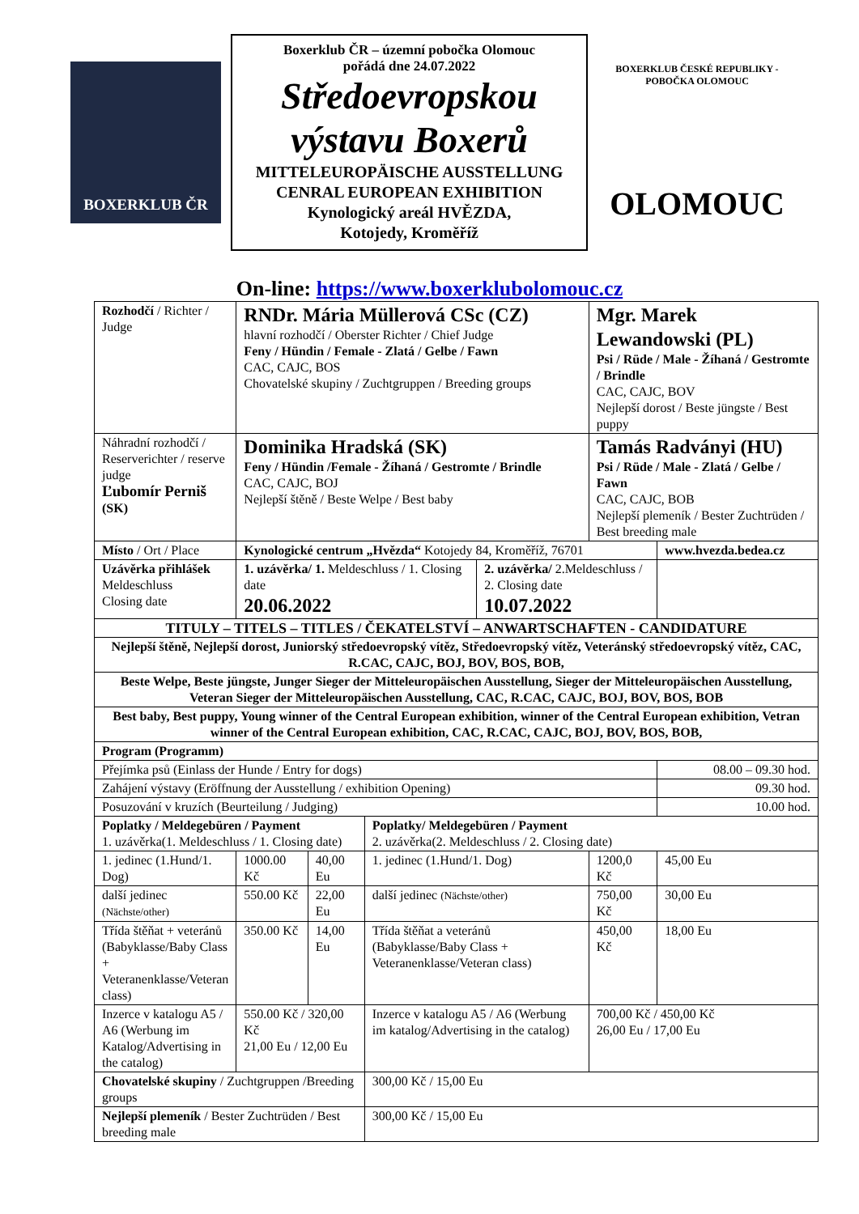BOXERKLUB ČR
Boxerklub ČR – územní pobočka Olomouc
pořádá dne 24.07.2022
Středoevropskou
výstavu Boxerů
MITTELEUROPÄISCHE AUSSTELLUNG
CENRAL EUROPEAN EXHIBITION
Kynologický areál HVĚZDA,
Kotojedy, Kroměříž
BOXERKLUB ČESKÉ REPUBLIKY - POBOČKA OLOMOUC
OLOMOUC
On-line: https://www.boxerklubolomouc.cz
| Rozhodčí / Richter / Judge | RNDr. Mária Müllerová CSc (CZ) hlavní rozhodčí / Oberster Richter / Chief Judge Feny / Hündin / Female - Zlatá / Gelbe / Fawn CAC, CAJC, BOS Chovatelské skupiny / Zuchtgruppen / Breeding groups | | | | Mgr. Marek Lewandowski (PL) Psi / Rüde / Male - Žíhaná / Gestromte / Brindle CAC, CAJC, BOV Nejlepší dorost / Beste jüngste / Best puppy | | |
| Náhradní rozhodčí / Reserverichter / reserve judge Ľubomír Perniš (SK) | Dominika Hradská (SK) Feny / Hündin /Female - Žíhaná / Gestromte / Brindle CAC, CAJC, BOJ Nejlepší štěně / Beste Welpe / Best baby | | | | Tamás Radványi (HU) Psi / Rüde / Male - Zlatá / Gelbe / Fawn CAC, CAJC, BOB Nejlepší plemeník / Bester Zuchtrüden / Best breeding male | | |
| Místo / Ort / Place | Kynologické centrum „Hvězda“ Kotojedy 84, Kroměříž, 76701 | | | | | | www.hvezda.bedea.cz |
| Uzávěrka přihlášek Meldeschluss Closing date | 1. uzávěrka/ 1. Meldeschluss / 1. Closing date 20.06.2022 | | | 2. uzávěrka/ 2.Meldeschluss / 2. Closing date 10.07.2022 | | | |
| TITULY – TITELS – TITLES / ČEKATELSTVÍ – ANWARTSCHAFTEN - CANDIDATURE | | | | | | | |
| Nejlepší štěně, Nejlepší dorost, Juniorský středoevropský vítěz, Středoevropský vítěz, Veteránský středoevropský vítěz, CAC, R.CAC, CAJC, BOJ, BOV, BOS, BOB, | | | | | | | |
| Beste Welpe, Beste jüngste, Junger Sieger der Mitteleuropäischen Ausstellung, Sieger der Mitteleuropäischen Ausstellung, Veteran Sieger der Mitteleuropäischen Ausstellung, CAC, R.CAC, CAJC, BOJ, BOV, BOS, BOB | | | | | | | |
| Best baby, Best puppy, Young winner of the Central European exhibition, winner of the Central European exhibition, Vetran winner of the Central European exhibition, CAC, R.CAC, CAJC, BOJ, BOV, BOS, BOB, | | | | | | | |
| Program (Programm) | | | | | | | |
| Přejímka psů (Einlass der Hunde / Entry for dogs) | | | | | | 08.00 – 09.30 hod. | |
| Zahájení výstavy (Eröffnung der Ausstellung / exhibition Opening) | | | | | | 09.30 hod. | |
| Posuzování v kruzích (Beurteilung / Judging) | | | | | | 10.00 hod. | |
| Poplatky / Meldegebüren / Payment 1. uzávěrka(1. Meldeschluss / 1. Closing date) | | | Poplatky/ Meldegebüren / Payment 2. uzávěrka(2. Meldeschluss / 2. Closing date) | | | | |
| 1. jedinec (1.Hund/1. Dog) | 1000.00 Kč | 40,00 Eu | 1. jedinec (1.Hund/1. Dog) | | 1200,0 Kč | 45,00 Eu | |
| další jedinec (Nächste/other) | 550.00 Kč | 22,00 Eu | další jedinec (Nächste/other) | | 750,00 Kč | 30,00 Eu | |
| Třída štěňat + veteránů (Babyklasse/Baby Class + Veteranenklasse/Veteran class) | 350.00 Kč | 14,00 Eu | Třída štěňat a veteránů (Babyklasse/Baby Class + Veteranenklasse/Veteran class) | | 450,00 Kč | 18,00 Eu | |
| Inzerce v katalogu A5 / A6 (Werbung im Katalog/Advertising in the catalog) | 550.00 Kč / 320,00 Kč 21,00 Eu / 12,00 Eu | | Inzerce v katalogu A5 / A6 (Werbung im katalog/Advertising in the catalog) | | 700,00 Kč / 450,00 Kč 26,00 Eu / 17,00 Eu | | |
| Chovatelské skupiny / Zuchtgruppen /Breeding groups | | | 300,00 Kč / 15,00 Eu | | | | |
| Nejlepší plemeník / Bester Zuchtrüden / Best breeding male | | | 300,00 Kč / 15,00 Eu | | | | |